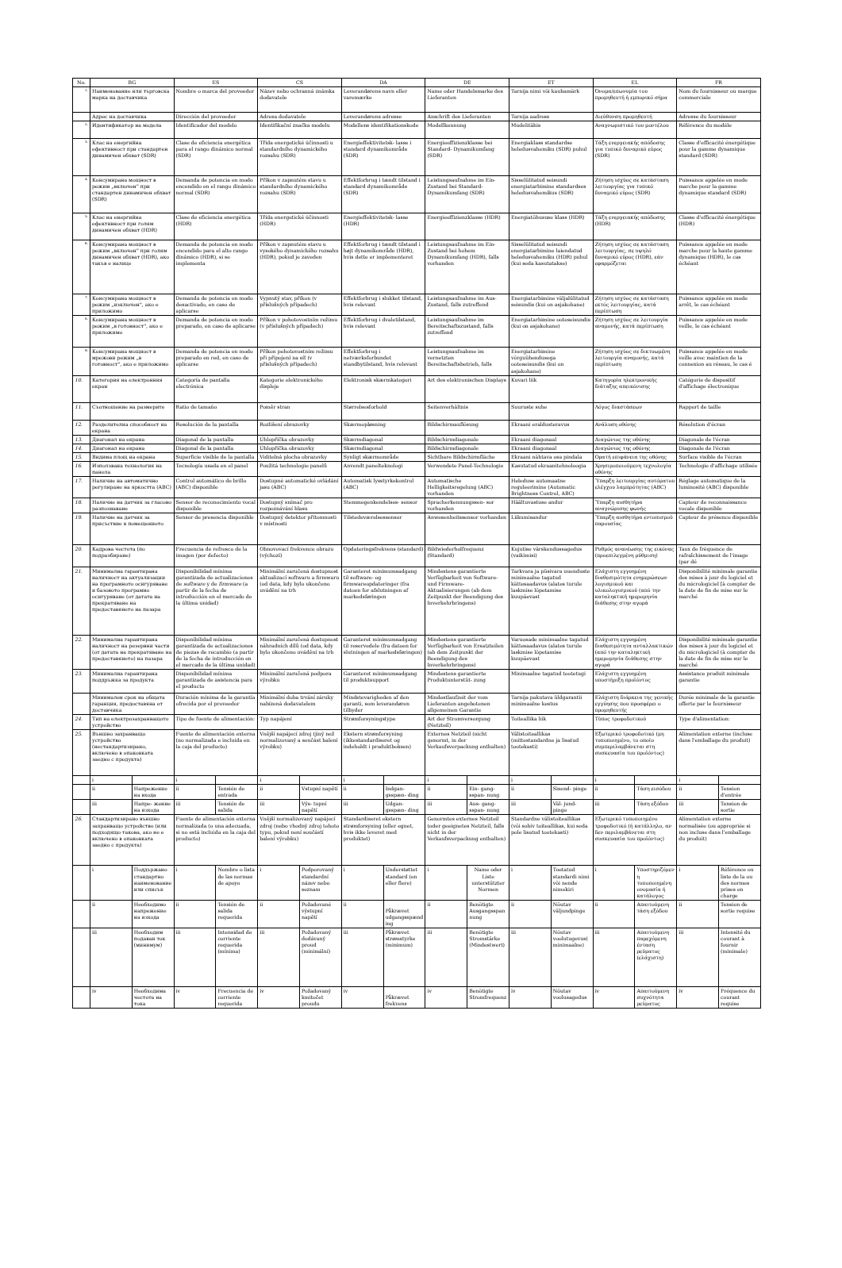| No. | BG | | ES | | CS | | DA | | DE | | ET | | EL | | FR | |
| --- | --- | --- | --- | --- | --- | --- | --- | --- | --- | --- | --- | --- | --- | --- | --- | --- |
| <sup>1.</sup> | Наименование или търговска марка на доставчика | | Nombre o marca del proveedor | | Název nebo ochranná známka dodavatele | | Leverandørens navn eller varemærke | | Name oder Handelsmarke des Lieferanten | | Tarnija nimi või kaubamärk | | Όνομα/επωνυμία του προμηθευτή ή εμπορικό σήμα | | Nom du fournisseur ou marque commerciale | |
| | Адрес на доставчика | | Dirección del proveedor | | Adresa dodavatele | | Leverandørens adresse | | Anschrift des Lieferanten | | Tarnija aadress | | Διεύθυνση προμηθευτή | | Adresse du fournisseur | |
| <sup>2.</sup> | Идентификатор на модела | | Identificador del modelo | | Identifikační značka modelu | | Modellens identifikationskode | | Modellkennung | | Mudelitähis | | Αναγνωριστικό του μοντέλου | | Référence du modèle | |
| <sup>3.</sup> | Клас на енергийна ефективност при стандартен динамичен обхват (SDR) | | Clase de eficiencia energética para el rango dinámico normal (SDR) | | Třída energetické účinnosti u standardního dynamického rozsahu (SDR) | | Energieffektivitetsk- lasse i standard dynamikområde (SDR) | | Energieeffizienzklasse bei Standard- Dynamikumfang (SDR) | | Energiaklass standardse heledusvahemiku (SDR) puhul | | Τάξη ενεργειακής απόδοσης για τυπικό δυναμικό εύρος (SDR) | | Classe d'efficacité énergétique pour la gamme dynamique standard (SDR) | |
| <sup>4.</sup> | Консумирана мощност в режим „включен" при стандартен динамичен обхват (SDR) | | Demanda de potencia en modo encendido en el rango dinámico normal (SDR) | | Příkon v zapnutém stavu u standardního dynamického rozsahu (SDR) | | Effektforbrug i tændt tilstand i standard dynamikområde (SDR) | | Leistungsaufnahme im Ein-Zustand bei Standard-Dynamikumfang (SDR) | | Sisselülitatud seisundi energiatarbimine standardses heledusvahemikus (SDR) | | Ζήτηση ισχύος σε κατάσταση λειτουργίας για τυπικό δυναμικό εύρος (SDR) | | Puissance appelée en mode marche pour la gamme dynamique standard (SDR) | |
| <sup>5.</sup> | Клас на енергийна ефективност при голям динамичен обхват (HDR) | | Clase de eficiencia energética (HDR) | | Třída energetické účinnosti (HDR) | | Energieffektivitetsk- lasse (HDR) | | Energieeffizienzklasse (HDR) | | Energiatõhususe klass (HDR) | | Τάξη ενεργειακής απόδοσης (HDR) | | Classe d'efficacité énergétique (HDR) | |
| <sup>6.</sup> | Консумирана мощност в режим „включен" при голям динамичен обхват (HDR), ако такъв е налице | | Demanda de potencia en modo encendido para el alto rango dinámico (HDR), si se implementa | | Příkon v zapnutém stavu u vysokého dynamického rozsahu (HDR), pokud je zaveden | | Effektforbrug i tændt tilstand i højt dynamikområde (HDR), hvis dette er implementeret | | Leistungsaufnahme im Ein-Zustand bei hohem Dynamikumfang (HDR), falls vorhanden | | Sisselülitatud seisundi energiatarbimine laiendatud heledusvahemiku (HDR) puhul (kui seda kasutatakse) | | Ζήτηση ισχύος σε κατάσταση λειτουργίας, σε υψηλό δυναμικό εύρος (HDR), εάν εφαρμόζεται | | Puissance appelée en mode marche pour la haute gamme dynamique (HDR), le cas échéant | |
| <sup>7.</sup> | Консумирана мощност в режим „изключен", ако е приложимо | | Demanda de potencia en modo desactivado, en caso de aplicarse | | Vypnutý stav, příkon (v příslušných případech) | | Effektforbrug i slukket tilstand, hvis relevant | | Leistungsaufnahme im Aus-Zustand, falls zutreffend | | Energiatarbimine väljalülitatud seisundis (kui on asjakohane) | | Ζήτηση ισχύος σε κατάσταση εκτός λειτουργίας, κατά περίπτωση | | Puissance appelée en mode arrêt, le cas échéant | |
| <sup>8.</sup> | Консумирана мощност в режим „в готовност", ако е приложимо | | Demanda de potencia en modo preparado, en caso de aplicarse | | Příkon v pohotovostním režimu (v příslušných případech) | | Effektforbrug i dvaletilstand, hvis relevant | | Leistungsaufnahme im Bereitschaftszustand, falls zutreffend | | Energiatarbimine ooteseisundis (kui on asjakohane) | | Ζήτηση ισχύος σε λειτουργία αναμονής, κατά περίπτωση | | Puissance appelée en mode veille, le cas échéant | |
| <sup>9.</sup> | Консумирана мощност в мрежови режим „в готовност", ако е приложимо | | Demanda de potencia en modo preparado en red, en caso de aplicarse | | Příkon pohotovostním režimu při připojení na síť (v příslušných případech) | | Effektforbrug i netværksforbundet standbytilstand, hvis relevant | | Leistungsaufnahme im vernetzten Bereitschaftsbetrieb, falls | | Energiatarbimine võrguühendusega ooteseisundis (kui on asjakohane) | | Ζήτηση ισχύος σε δικτυωμένη λειτουργία αναμονής, κατά περίπτωση | | Puissance appelée en mode veille avec maintien de la connexion au réseau, le cas é | |
| 10. | Категория на електронния екран | | Categoría de pantalla electrónica | | Kategorie elektronického displeje | | Elektronisk skærmkategori | | Art des elektronischen Displays | | Kuvari liik | | Κατηγορία ηλεκτρονικής διάταξης απεικόνισης | | Catégorie de dispositif d'affichage électronique | |
| 11. | Съотношение на размерите | | Ratio de tamaño | | Poměr stran | | Størrelsesforhold | | Seitenverhältnis | | Suuruste suhe | | Λόγος διαστάσεων | | Rapport de taille | |
| 12. | Разделителна способност на екрана | | Resolución de la pantalla | | Rozlišení obrazovky | | Skærmopløsning | | Bildschirmauflösung | | Ekraani eraldusteravus | | Ανάλυση οθόνης | | Résolution d'écran | |
| 13. | Диагонал на екрана | | Diagonal de la pantalla | | Úhlopříčka obrazovky | | Skærmdiagonal | | Bildschirmdiagonale | | Ekraani diagonaal | | Διαγώνιος της οθόνης | | Diagonale de l'écran | |
| 14. | Диагонал на екрана | | Diagonal de la pantalla | | Úhlopříčka obrazovky | | Skærmdiagonal | | Bildschirmdiagonale | | Ekraani diagonaal | | Διαγώνιος της οθόνης | | Diagonale de l'écran | |
| 15. | Видима площ на екрана | | Superficie visible de la pantalla | | Viditelná plocha obrazovky | | Synligt skærmområde | | Sichtbare Bildschirmfläche | | Ekraani nähtava osa pindala | | Ορατή επιφάνεια της οθόνης | | Surface visible de l'écran | |
| 16. | Използвана технология на панела | | Tecnología usada en el panel | | Použitá technologie panelů | | Anvendt panelteknologi | | Verwendete Panel-Technologie | | Kasutatud ekraanitehnoloogia | | Χρησιμοποιούμενη τεχνολογία οθόνης | | Technologie d'affichage utilisée | |
| 17. | Наличие на автоматично регулиране на яркостта (ABC) | | Control automático de brillo (ABC) disponible | | Dostupné automatické ovládání jasu (ABC) | | Automatisk lysstyrkekontrol (ABC) | | Automatische Helligkeitsregelung (ABC) vorhanden | | Heleduse automaatne reguleerimine (Automatic Brightness Control, ABC) | | Ύπαρξη λειτουργίας αυτόματου ελέγχου λαμπρότητας (ABC) | | Réglage automatique de la luminosité (ABC) disponible | |
| 18. | Наличие на датчик за гласово разпознаване | | Sensor de reconocimiento vocal disponible | | Dostupný snímač pro rozpoznávání hlasu | | Stemmegenkendelses- sensor | | Spracherkennungssen- sor vorhanden | | Häältuvastuse andur | | Ύπαρξη αισθητήρα αναγνώρισης φωνής | | Capteur de reconnaissance vocale disponible | |
| 19. | Наличие на датчик за присъствие в помещението | | Sensor de presencia disponible | | Dostupný detektor přítomnosti v místnosti | | Tilstedeværelsessensor | | Anwesenheitssensor vorhanden | | Liikumisandur | | Ύπαρξη αισθητήρα εντοπισμού παρουσίας | | Capteur de présence disponible | |
| 20. | Кадрова честота (по подразбиране) | | Frecuencia de refresco de la imagen (por defecto) | | Obnovovací frekvence obrazu (výchozí) | | Opdateringsfrekvens (standard) | | Bildwiederholfrequenz (Standard) | | Kujutise värskendussagedus (vaikimisi) | | Ρυθμός ανανέωσης της εικόνας (προεπιλεγμένη ρύθμιση) | | Taux de fréquence de rafraîchissement de l'image (par dé | |
| 21. | Минимална гарантирана наличност на актуализации на програмното осигуряване и базовото програмно осигуряване (от датата на прекратяване на предоставянето на пазара | | Disponibilidad mínima garantizada de actualizaciones de software y de firmware (a partir de la fecha de introducción en el mercado de la última unidad) | | Minimální zaručená dostupnost aktualizací softwaru a firmwaru (od data, kdy bylo ukončeno uvádění na trh | | Garanteret minimumsadgang til software- og firmwareopdateringer (fra datoen for afslutningen af markedsføringen | | Mindestens garantierte Verfügbarkeit von Software- und Firmware- Aktualisierungen (ab dem Zeitpunkt der Beendigung des Inverkehrbringens) | | Tarkvara ja püsivara uuenduste minimaalne tagatud kättesaadavus (alates turule laskmise lõpetamise kuupäevast | | Ελάχιστη εγγυημένη διαθεσιμότητα ενημερώσεων λογισμικού και υλικολογισμικού (από την καταληκτική ημερομηνία διάθεσης στην αγορά | | Disponibilité minimale garantie des mises à jour du logiciel et du micrologiciel [à compter de la date de fin de mise sur le marché | |
| 22. | Минимална гарантирана наличност на резервни части (от датата на прекратяване на предоставянето) на пазара | | Disponibilidad mínima garantizada de actualizaciones de piezas de recambio (a partir de la fecha de introducción en el mercado de la última unidad) | | Minimální zaručená dostupnost náhradních dílů (od data, kdy bylo ukončeno uvádění na trh | | Garanteret minimumsadgang til reservedele (fra datoen for slutningen af markedsføringen) | | Mindestens garantierte Verfügbarkeit von Ersatzteilen (ab dem Zeitpunkt der Beendigung des Inverkehrbringens) | | Varuosade minimaalne tagatud kättesaadavus (alates turule laskmise lõpetamise kuupäevast | | Ελάχιστη εγγυημένη διαθεσιμότητα ανταλλακτικών (από την καταληκτική ημερομηνία διάθεσης στην αγορά | | Disponibilité minimale garantie des mises à jour du logiciel et du micrologiciel (à compter de la date de fin de mise sur le marché | |
| 23. | Минимална гарантирана поддръжка за продукта | | Disponibilidad mínima garantizada de asistencia para el producto | | Minimální zaručená podpora výrobku | | Garanteret minimumsadgang til produktsupport | | Mindestens garantierte Produktunterstüt- zung | | Minimaalne tagatud tootetugi | | Ελάχιστη εγγυημένη υποστήριξη προϊόντος | | Assistance produit minimale garantie | |
| | Минимален срок на общата гаранция, предоставяна от доставчика | | Duración mínima de la garantía ofrecida por el proveedor | | Minimální doba trvání záruky nabízená dodavatelem | | Mindstevarigheden af den garanti, som leverandøren tilbyder | | Mindestlaufzeit der vom Lieferanten angebotenen allgemeinen Garantie | | Tarnija pakutava üldgarantii minimaalne kestus | | Ελάχιστη διάρκεια της γενικής εγγύησης που προσφέρει ο προμηθευτής | | Durée minimale de la garantie offerte par le fournisseur | |
| 24. | Тип на електрозахранващото устройство | | Tipo de fuente de alimentación: | | Typ napájení | | Strømforsyningstype | | Art der Stromversorgung (Netzteil) | | Toiteallika liik | | Τύπος τροφοδοτικού | | Type d'alimentation: | |
| 25. | Външно захранващо устройство (нестандартизирано, включено в опаковката заедно с продукта) | | Fuente de alimentación externa (no normalizada e incluida en la caja del producto) | | Vnější napájecí zdroj (jiný než normalizovaný a součást balení výrobku) | | Ekstern strømforsyning (ikkestandardiseret og indeholdt i produktboksen) | | Externes Netzteil (nicht genormt, in der Verkaufsverpackung enthalten) | | Välistoiteallikas (mittestandardne ja lisatud tootekasti) | | Εξωτερικό τροφοδοτικό (μη τυποποιημένο, το οποίο συμπεριλαμβάνεται στη συσκευασία του προϊόντος) | | Alimentation externe (incluse dans l'emballage du produit) | |
| | i | | i | | i | | i | | i | | i | | i | | i | |
| | ii | Напрежение на входа | ii | Tensión de entrada | ii | Vstupní napětí | ii | Indgan- gsspæn- ding | ii | Ein- gang- sspan- nung | ii | Sisend- pinge | ii | Τάση εισόδου | ii | Tension d'entrée |
| | iii | Напре- жение на изхода | iii | Tensión de salida | iii | Výs- tupní napětí | iii | Udgan- gsspæn- ding | iii | Aus- gang- sspan- nung | iii | Väl- jund- pinge | iii | Τάση εξόδου | iii | Tension de sortie |
| 26. | Стандартизирано външно захранващо устройство (или подходящо такова, ако не е включено в опаковката заедно с продукта) | | Fuente de alimentación externa normalizada (o una adecuada, si no está incluida en la caja del producto) | | Vnější normalizovaný napájecí zdroj (nebo vhodný zdroj tohoto typu, pokud není součástí balení výrobku) | | Standardiseret ekstern strømforsyning (eller egnet, hvis ikke leveret med produktet) | | Genormtes externes Netzteil (oder geeignetes Netzteil, falls nicht in der Verkaufsverpackung enthalten) | | Standardne välistoiteallikas (või sobiv toiteallikas, kui seda pole lisatud tootekasti) | | Εξωτερικό τυποποιημένο τροφοδοτικό (ή κατάλληλο, αν δεν περιλαμβάνεται στη συσκευασία του προϊόντος) | | Alimentation externe normalisée (ou appropriée si non incluse dans l'emballage du produit) | |
| | i | Поддържано стандартно наименование или списък | i | Nombre o lista de las normas de apoyo | i | Podporovaný standardní název nebo seznam | i | Understøttet standard (en eller flere) | i | Name oder Liste unterstützter Normen | i | Toetatud standardi nimi või nende nimekiri | i | Υποστηριζόμενη τυποποιημένη ονομασία ή κατάλογος | i | Référence ou liste de la ou des normes prises en charge |
| | ii | Необходимо напрежение на изхода | ii | Tensión de salida requerida | ii | Požadované výstupní napětí | ii | Påkrævet udgangsspænding | ii | Benötigte Ausgangsspannung | ii | Nõutav väljundpinge | ii | Απαιτούμενη τάση εξόδου | ii | Tension de sortie requise |
| | iii | Необходим подаван ток (минимум) | iii | Intensidad de corriente requerida (mínima) | iii | Požadovaný dodávaný proud (minimální) | iii | Påkrævet strømstyrke (minimum) | iii | Benötigte Stromstärke (Mindestwert) | iii | Nõutav voolutugevus( minimaalne) | iii | Απαιτούμενη παρεχόμενη ένταση ρεύματος (ελάχιστη) | iii | Intensité du courant à fournir (minimale) |
| | iv | Необходима честота на тока | iv | Frecuencia de corriente requerida | iv | Požadovaný kmitočet proudu | iv | Påkrævet frekvens | iv | Benötigte Stromfrequenz | iv | Nõutav voolusagedus | iv | Απαιτούμενη συχνότητα ρεύματος | iv | Fréquence du courant requise |